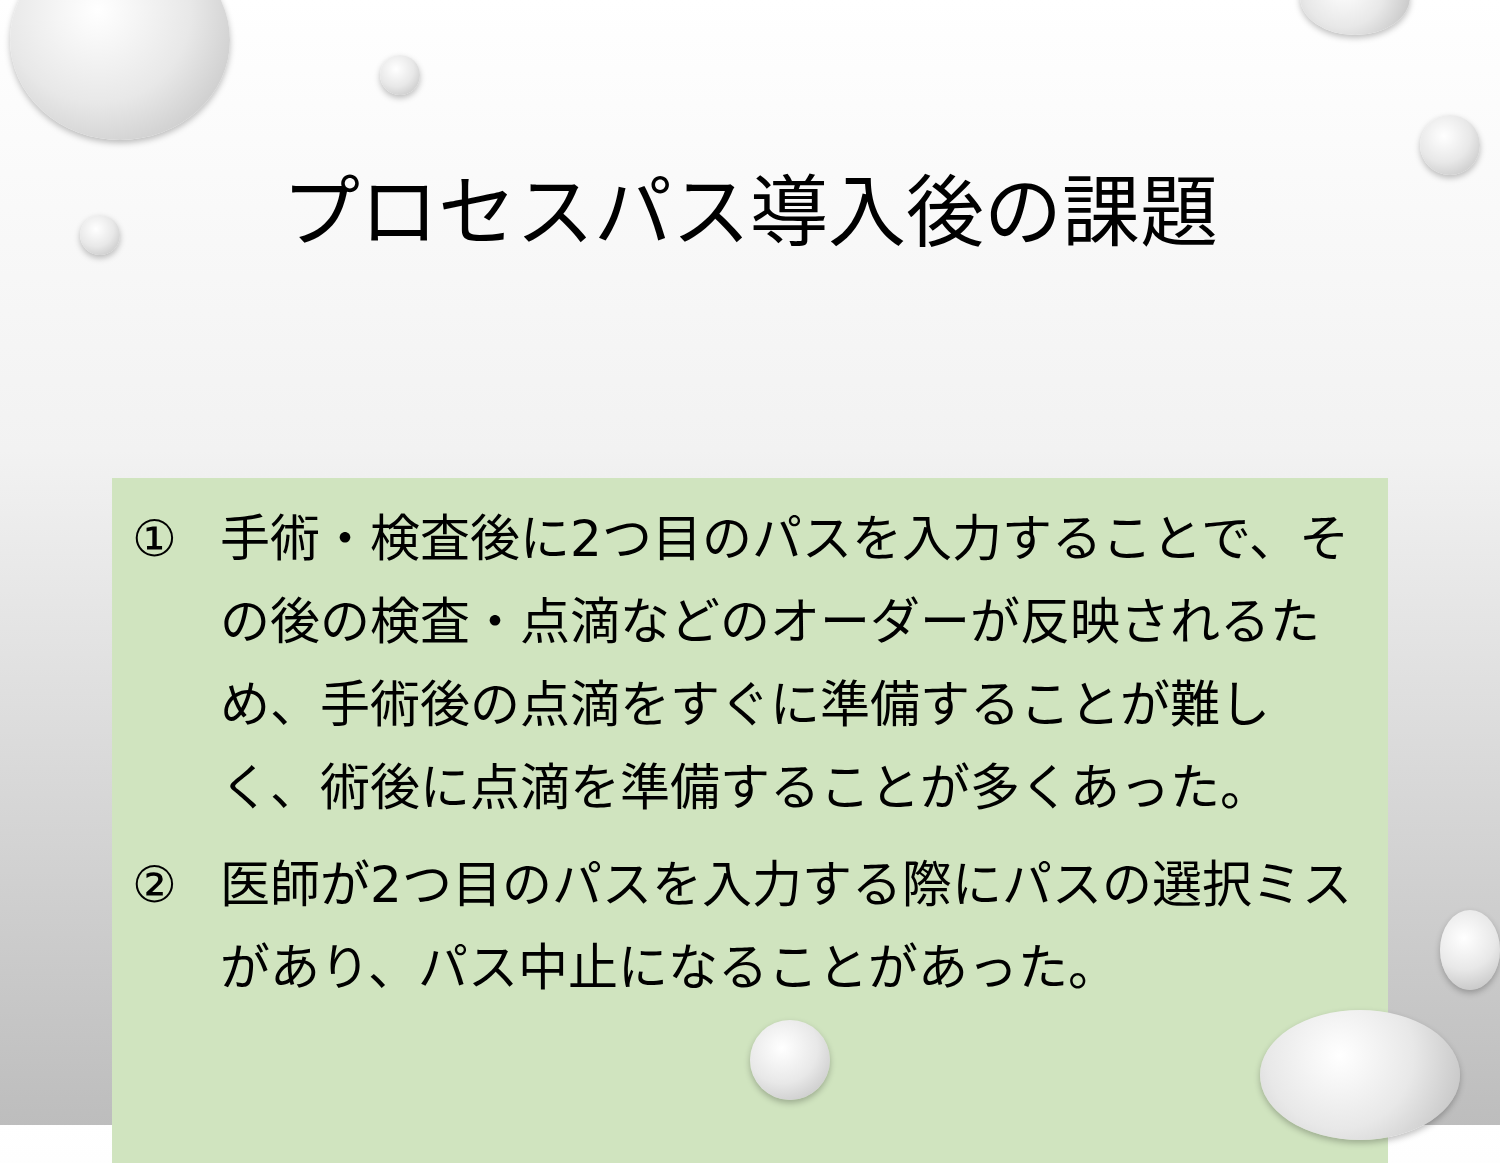プロセスパス導入後の課題
① 手術・検査後に2つ目のパスを入力することで、その後の検査・点滴などのオーダーが反映されるため、手術後の点滴をすぐに準備することが難しく、術後に点滴を準備することが多くあった。
② 医師が2つ目のパスを入力する際にパスの選択ミスがあり、パス中止になることがあった。